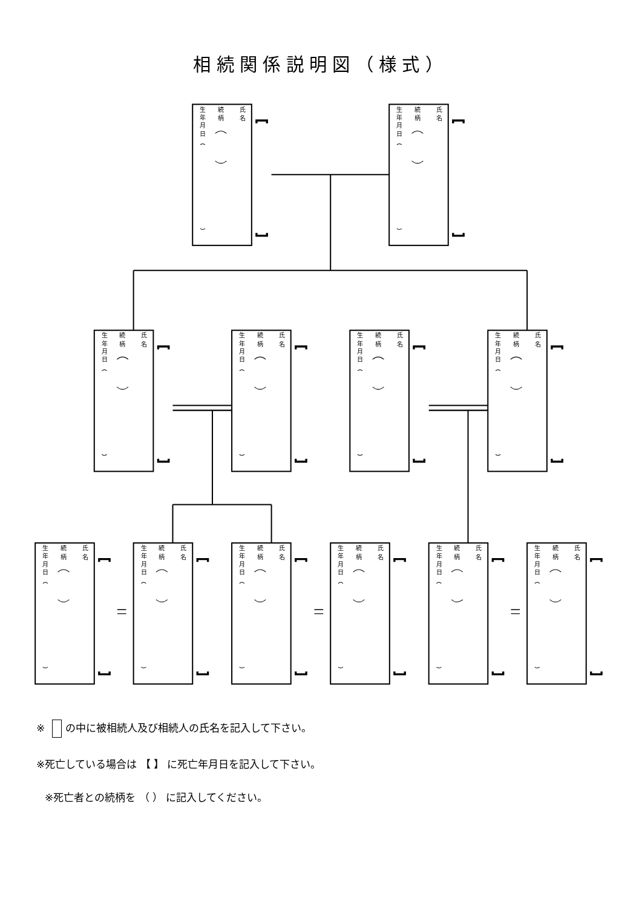相続関係説明図（様式）
氏
名
続
柄
生
年
月
日
氏
名
続
柄
生
年
月
日
氏
名
続
柄
生
年
月
日
氏
名
続
柄
生
年
月
日
氏
名
続
柄
生
年
月
日
氏
名
続
柄
生
年
月
日
氏
名
続
柄
生
年
月
日
氏
名
続
柄
生
年
月
日
氏
名
続
柄
生
年
月
日
氏
名
続
柄
生
年
月
日
氏
名
続
柄
生
年
月
日
氏
名
続
柄
生
年
月
日
※ の中に被相続人及び相続人の氏名を記入して下さい。
※死亡している場合は 【 】 に死亡年月日を記入して下さい。
※死亡者との続柄を （ ） に記入してください。